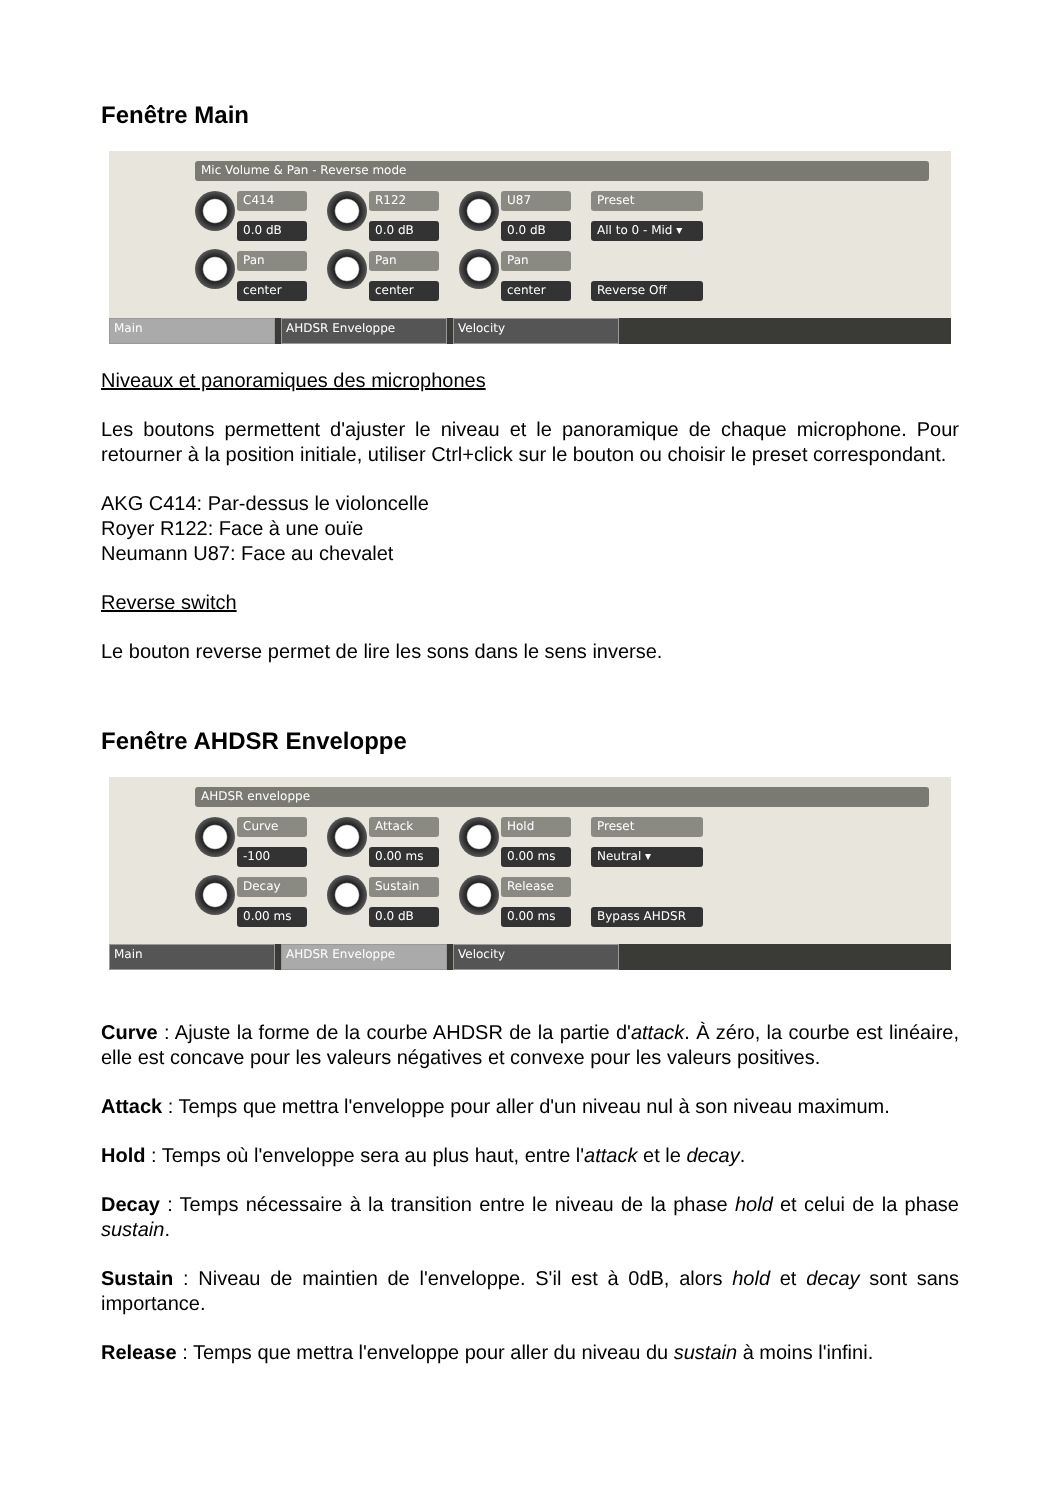Fenêtre Main
Mic Volume & Pan - Reverse mode
C414
0.0 dB
Pan
center
R122
0.0 dB
Pan
center
U87
0.0 dB
Pan
center
Preset
All to 0 - Mid ▾
Reverse Off
Main AHDSR Enveloppe Velocity
Niveaux et panoramiques des microphones
Les boutons permettent d'ajuster le niveau et le panoramique de chaque microphone. Pour retourner à la position initiale, utiliser Ctrl+click sur le bouton ou choisir le preset correspondant.
AKG C414: Par-dessus le violoncelle
Royer R122: Face à une ouïe
Neumann U87: Face au chevalet
Reverse switch
Le bouton reverse permet de lire les sons dans le sens inverse.
Fenêtre AHDSR Enveloppe
AHDSR enveloppe
Curve
-100
Decay
0.00 ms
Attack
0.00 ms
Sustain
0.0 dB
Hold
0.00 ms
Release
0.00 ms
Preset
Neutral ▾
Bypass AHDSR
Main AHDSR Enveloppe Velocity
Curve : Ajuste la forme de la courbe AHDSR de la partie d'attack. À zéro, la courbe est linéaire, elle est concave pour les valeurs négatives et convexe pour les valeurs positives.
Attack : Temps que mettra l'enveloppe pour aller d'un niveau nul à son niveau maximum.
Hold : Temps où l'enveloppe sera au plus haut, entre l'attack et le decay.
Decay : Temps nécessaire à la transition entre le niveau de la phase hold et celui de la phase sustain.
Sustain : Niveau de maintien de l'enveloppe. S'il est à 0dB, alors hold et decay sont sans importance.
Release : Temps que mettra l'enveloppe pour aller du niveau du sustain à moins l'infini.